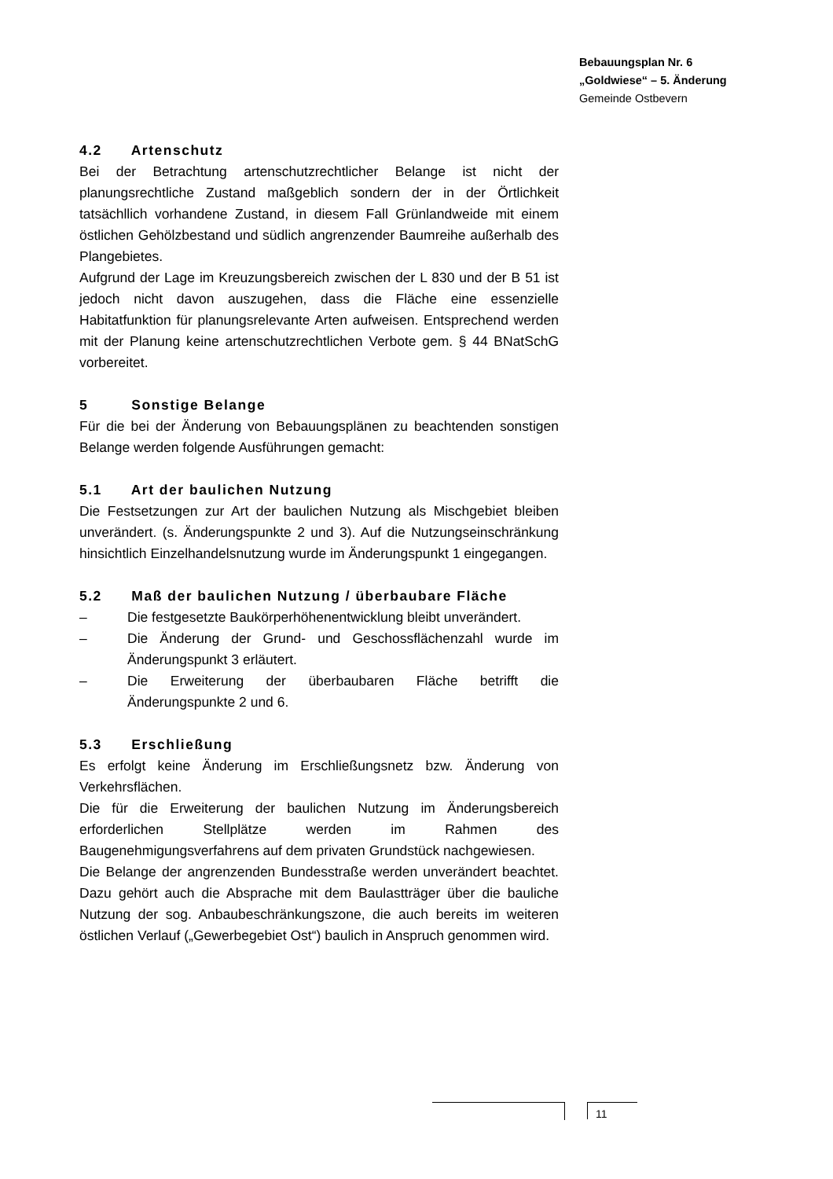Bebauungsplan Nr. 6
„Goldwiese“ – 5. Änderung
Gemeinde Ostbevern
4.2 Artenschutz
Bei der Betrachtung artenschutzrechtlicher Belange ist nicht der planungsrechtliche Zustand maßgeblich sondern der in der Örtlichkeit tatsächllich vorhandene Zustand, in diesem Fall Grünlandweide mit einem östlichen Gehölzbestand und südlich angrenzender Baumreihe außerhalb des Plangebietes.
Aufgrund der Lage im Kreuzungsbereich zwischen der L 830 und der B 51 ist jedoch nicht davon auszugehen, dass die Fläche eine essenzielle Habitatfunktion für planungsrelevante Arten aufweisen. Entsprechend werden mit der Planung keine artenschutzrechtlichen Verbote gem. § 44 BNatSchG vorbereitet.
5 Sonstige Belange
Für die bei der Änderung von Bebauungsplänen zu beachtenden sonstigen Belange werden folgende Ausführungen gemacht:
5.1 Art der baulichen Nutzung
Die Festsetzungen zur Art der baulichen Nutzung als Mischgebiet bleiben unverändert. (s. Änderungspunkte 2 und 3). Auf die Nutzungseinschränkung hinsichtlich Einzelhandelsnutzung wurde im Änderungspunkt 1 eingegangen.
5.2 Maß der baulichen Nutzung / überbaubare Fläche
– Die festgesetzte Baukörperhöhenentwicklung bleibt unverändert.
– Die Änderung der Grund- und Geschossflächenzahl wurde im Änderungspunkt 3 erläutert.
– Die Erweiterung der überbaubaren Fläche betrifft die Änderungspunkte 2 und 6.
5.3 Erschließung
Es erfolgt keine Änderung im Erschließungsnetz bzw. Änderung von Verkehrsflächen.
Die für die Erweiterung der baulichen Nutzung im Änderungsbereich erforderlichen Stellplätze werden im Rahmen des Baugenehmigungsverfahrens auf dem privaten Grundstück nachgewiesen.
Die Belange der angrenzenden Bundesstraße werden unverändert beachtet. Dazu gehört auch die Absprache mit dem Baulastträger über die bauliche Nutzung der sog. Anbaubeschränkungszone, die auch bereits im weiteren östlichen Verlauf („Gewerbegebiet Ost“) baulich in Anspruch genommen wird.
11